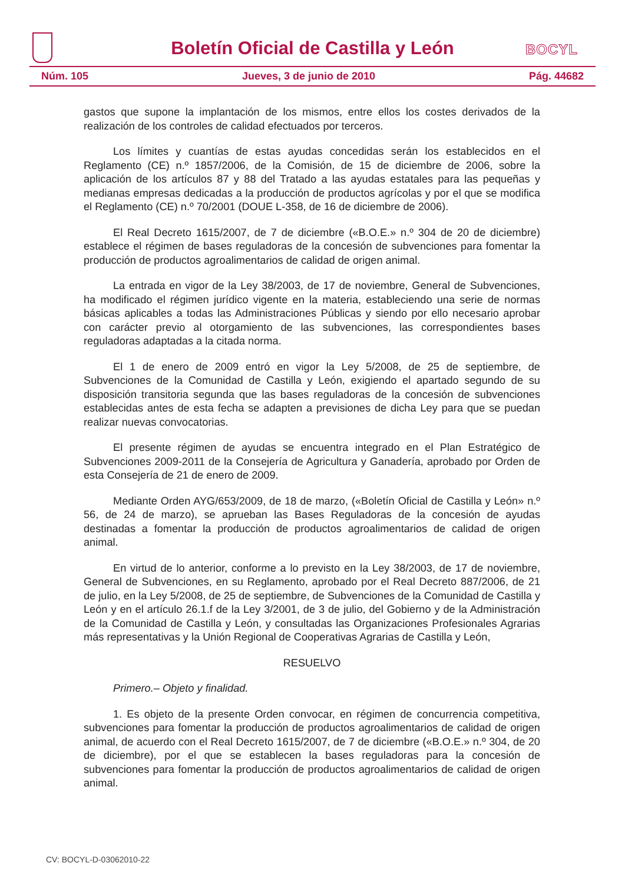Boletín Oficial de Castilla y León
BOCYL
Núm. 105 Jueves, 3 de junio de 2010 Pág. 44682
gastos que supone la implantación de los mismos, entre ellos los costes derivados de la realización de los controles de calidad efectuados por terceros.
Los límites y cuantías de estas ayudas concedidas serán los establecidos en el Reglamento (CE) n.º 1857/2006, de la Comisión, de 15 de diciembre de 2006, sobre la aplicación de los artículos 87 y 88 del Tratado a las ayudas estatales para las pequeñas y medianas empresas dedicadas a la producción de productos agrícolas y por el que se modifica el Reglamento (CE) n.º 70/2001 (DOUE L-358, de 16 de diciembre de 2006).
El Real Decreto 1615/2007, de 7 de diciembre («B.O.E.» n.º 304 de 20 de diciembre) establece el régimen de bases reguladoras de la concesión de subvenciones para fomentar la producción de productos agroalimentarios de calidad de origen animal.
La entrada en vigor de la Ley 38/2003, de 17 de noviembre, General de Subvenciones, ha modificado el régimen jurídico vigente en la materia, estableciendo una serie de normas básicas aplicables a todas las Administraciones Públicas y siendo por ello necesario aprobar con carácter previo al otorgamiento de las subvenciones, las correspondientes bases reguladoras adaptadas a la citada norma.
El 1 de enero de 2009 entró en vigor la Ley 5/2008, de 25 de septiembre, de Subvenciones de la Comunidad de Castilla y León, exigiendo el apartado segundo de su disposición transitoria segunda que las bases reguladoras de la concesión de subvenciones establecidas antes de esta fecha se adapten a previsiones de dicha Ley para que se puedan realizar nuevas convocatorias.
El presente régimen de ayudas se encuentra integrado en el Plan Estratégico de Subvenciones 2009-2011 de la Consejería de Agricultura y Ganadería, aprobado por Orden de esta Consejería de 21 de enero de 2009.
Mediante Orden AYG/653/2009, de 18 de marzo, («Boletín Oficial de Castilla y León» n.º 56, de 24 de marzo), se aprueban las Bases Reguladoras de la concesión de ayudas destinadas a fomentar la producción de productos agroalimentarios de calidad de origen animal.
En virtud de lo anterior, conforme a lo previsto en la Ley 38/2003, de 17 de noviembre, General de Subvenciones, en su Reglamento, aprobado por el Real Decreto 887/2006, de 21 de julio, en la Ley 5/2008, de 25 de septiembre, de Subvenciones de la Comunidad de Castilla y León y en el artículo 26.1.f de la Ley 3/2001, de 3 de julio, del Gobierno y de la Administración de la Comunidad de Castilla y León, y consultadas las Organizaciones Profesionales Agrarias más representativas y la Unión Regional de Cooperativas Agrarias de Castilla y León,
RESUELVO
Primero.– Objeto y finalidad.
1. Es objeto de la presente Orden convocar, en régimen de concurrencia competitiva, subvenciones para fomentar la producción de productos agroalimentarios de calidad de origen animal, de acuerdo con el Real Decreto 1615/2007, de 7 de diciembre («B.O.E.» n.º 304, de 20 de diciembre), por el que se establecen la bases reguladoras para la concesión de subvenciones para fomentar la producción de productos agroalimentarios de calidad de origen animal.
CV: BOCYL-D-03062010-22